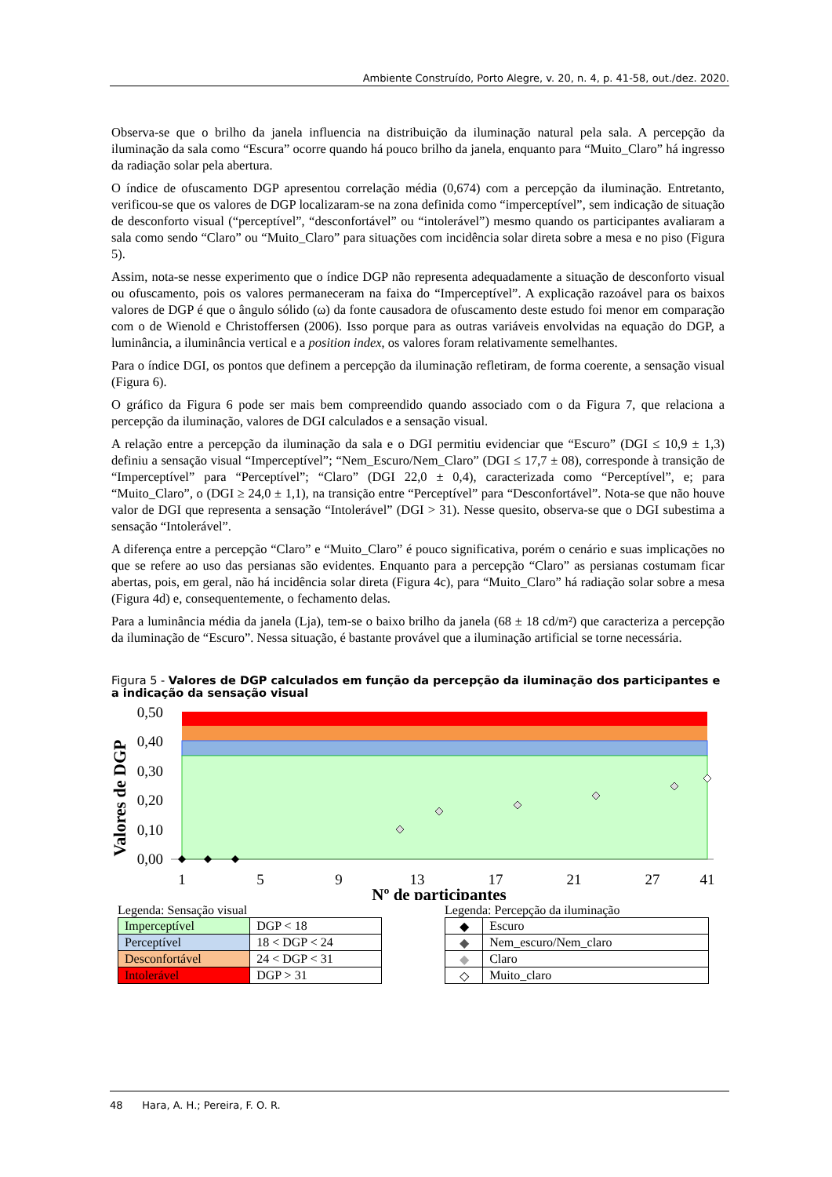Ambiente Construído, Porto Alegre, v. 20, n. 4, p. 41-58, out./dez. 2020.
Observa-se que o brilho da janela influencia na distribuição da iluminação natural pela sala. A percepção da iluminação da sala como “Escura” ocorre quando há pouco brilho da janela, enquanto para “Muito_Claro” há ingresso da radiação solar pela abertura.
O índice de ofuscamento DGP apresentou correlação média (0,674) com a percepção da iluminação. Entretanto, verificou-se que os valores de DGP localizaram-se na zona definida como “imperceptível”, sem indicação de situação de desconforto visual (“perceptível”, “desconfortável” ou “intolerável”) mesmo quando os participantes avaliaram a sala como sendo “Claro” ou “Muito_Claro” para situações com incidência solar direta sobre a mesa e no piso (Figura 5).
Assim, nota-se nesse experimento que o índice DGP não representa adequadamente a situação de desconforto visual ou ofuscamento, pois os valores permaneceram na faixa do “Imperceptível”. A explicação razoável para os baixos valores de DGP é que o ângulo sólido (ω) da fonte causadora de ofuscamento deste estudo foi menor em comparação com o de Wienold e Christoffersen (2006). Isso porque para as outras variáveis envolvidas na equação do DGP, a luminância, a iluminância vertical e a position index, os valores foram relativamente semelhantes.
Para o índice DGI, os pontos que definem a percepção da iluminação refletiram, de forma coerente, a sensação visual (Figura 6).
O gráfico da Figura 6 pode ser mais bem compreendido quando associado com o da Figura 7, que relaciona a percepção da iluminação, valores de DGI calculados e a sensação visual.
A relação entre a percepção da iluminação da sala e o DGI permitiu evidenciar que “Escuro” (DGI ≤ 10,9 ± 1,3) definiu a sensação visual “Imperceptível”; “Nem_Escuro/Nem_Claro” (DGI ≤ 17,7 ± 08), corresponde à transição de “Imperceptível” para “Perceptível”; “Claro” (DGI 22,0 ± 0,4), caracterizada como “Perceptível”, e; para “Muito_Claro”, o (DGI ≥ 24,0 ± 1,1), na transição entre “Perceptível” para “Desconfortável”. Nota-se que não houve valor de DGI que representa a sensação “Intolerável” (DGI > 31). Nesse quesito, observa-se que o DGI subestima a sensação “Intolerável”.
A diferença entre a percepção “Claro” e “Muito_Claro” é pouco significativa, porém o cenário e suas implicações no que se refere ao uso das persianas são evidentes. Enquanto para a percepção “Claro” as persianas costumam ficar abertas, pois, em geral, não há incidência solar direta (Figura 4c), para “Muito_Claro” há radiação solar sobre a mesa (Figura 4d) e, consequentemente, o fechamento delas.
Para a luminância média da janela (Lja), tem-se o baixo brilho da janela (68 ± 18 cd/m²) que caracteriza a percepção da iluminação de “Escuro”. Nessa situação, é bastante provável que a iluminação artificial se torne necessária.
Figura 5 - Valores de DGP calculados em função da percepção da iluminação dos participantes e a indicação da sensação visual
Valores de DGP
0,50
0,40
0,30
0,20
0,10
0,00
1
5
9
13
17
21
27
41
Nº de participantes
Legenda: Sensação visual
| Imperceptível | DGP < 18 |
| Perceptível | 18 < DGP < 24 |
| Desconfortável | 24 < DGP < 31 |
| Intolerável | DGP > 31 |
Legenda: Percepção da iluminação
| ◆ | Escuro |
| ◆ | Nem_escuro/Nem_claro |
| ◆ | Claro |
| ◇ | Muito_claro |
48 Hara, A. H.; Pereira, F. O. R.